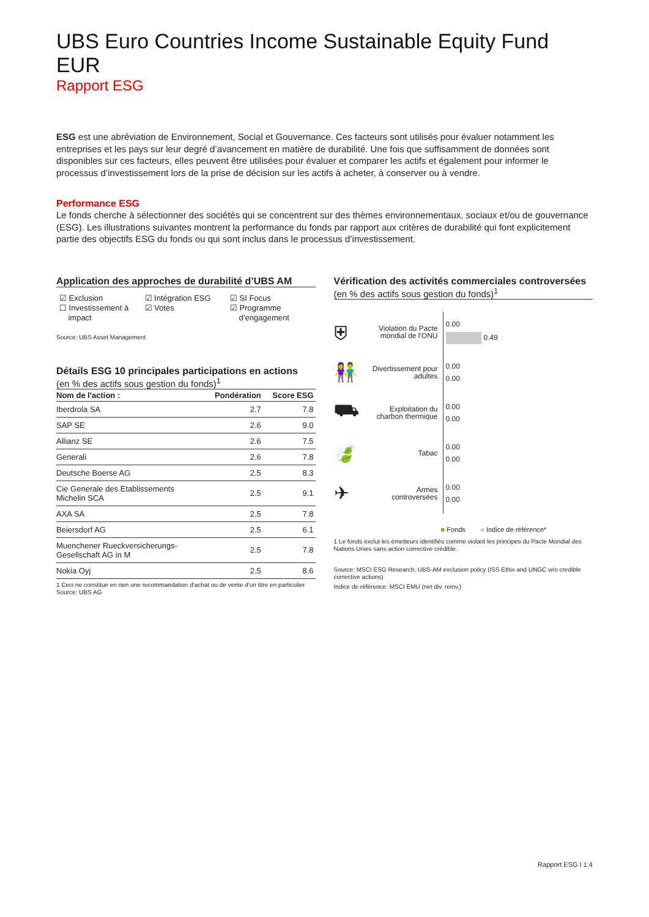UBS Euro Countries Income Sustainable Equity Fund EUR
Rapport ESG
ESG est une abréviation de Environnement, Social et Gouvernance. Ces facteurs sont utilisés pour évaluer notamment les entreprises et les pays sur leur degré d’avancement en matière de durabilité. Une fois que suffisamment de données sont disponibles sur ces facteurs, elles peuvent être utilisées pour évaluer et comparer les actifs et également pour informer le processus d’investissement lors de la prise de décision sur les actifs à acheter, à conserver ou à vendre.
Performance ESG
Le fonds cherche à sélectionner des sociétés qui se concentrent sur des thèmes environnementaux, sociaux et/ou de gouvernance (ESG). Les illustrations suivantes montrent la performance du fonds par rapport aux critères de durabilité qui font explicitement partie des objectifs ESG du fonds ou qui sont inclus dans le processus d’investissement.
Application des approches de durabilité d’UBS AM
☑ Exclusion
☐ Investissement à
impact
☑ Intégration ESG
☑ Votes
☑ SI Focus
☑ Programme
d’engagement
Source: UBS Asset Management
Détails ESG 10 principales participations en actions
(en % des actifs sous gestion du fonds)<sup>1</sup>
| Nom de l'action : | Pondération | Score ESG |
| --- | --- | --- |
| Iberdrola SA | 2.7 | 7.8 |
| SAP SE | 2.6 | 9.0 |
| Allianz SE | 2.6 | 7.5 |
| Generali | 2.6 | 7.8 |
| Deutsche Boerse AG | 2.5 | 8.3 |
| Cie Generale des Etablissements Michelin SCA | 2.5 | 9.1 |
| AXA SA | 2.5 | 7.8 |
| Beiersdorf AG | 2.5 | 6.1 |
| Muenchener Rueckversicherungs- Gesellschaft AG in M | 2.5 | 7.8 |
| Nokia Oyj | 2.5 | 8.6 |
1 Ceci ne constitue en rien une recommandation d’achat ou de vente d’un titre en particulier
Source: UBS AG
Vérification des activités commerciales controversées
(en % des actifs sous gestion du fonds)<sup>1</sup>
⛨
Violation du Pacte mondial de l'ONU
0.00
0.49
👫
Divertissement pour adultes
0.00
0.00
⛟
Exploitation du charbon thermique
0.00
0.00
🍃
Tabac
0.00
0.00
✈
Armes controversées
0.00
0.00
■ Fonds ■ Indice de référence*
1 Le fonds exclut les émetteurs identifiés comme violant les principes du Pacte Mondial des Nations Unies sans action corrective crédible.
Source: MSCI ESG Research, UBS-AM exclusion policy (ISS Ethix and UNGC w/o credible corrective actions)
Indice de référence: MSCI EMU (net div. reinv.)
Rapport ESG I 1:4